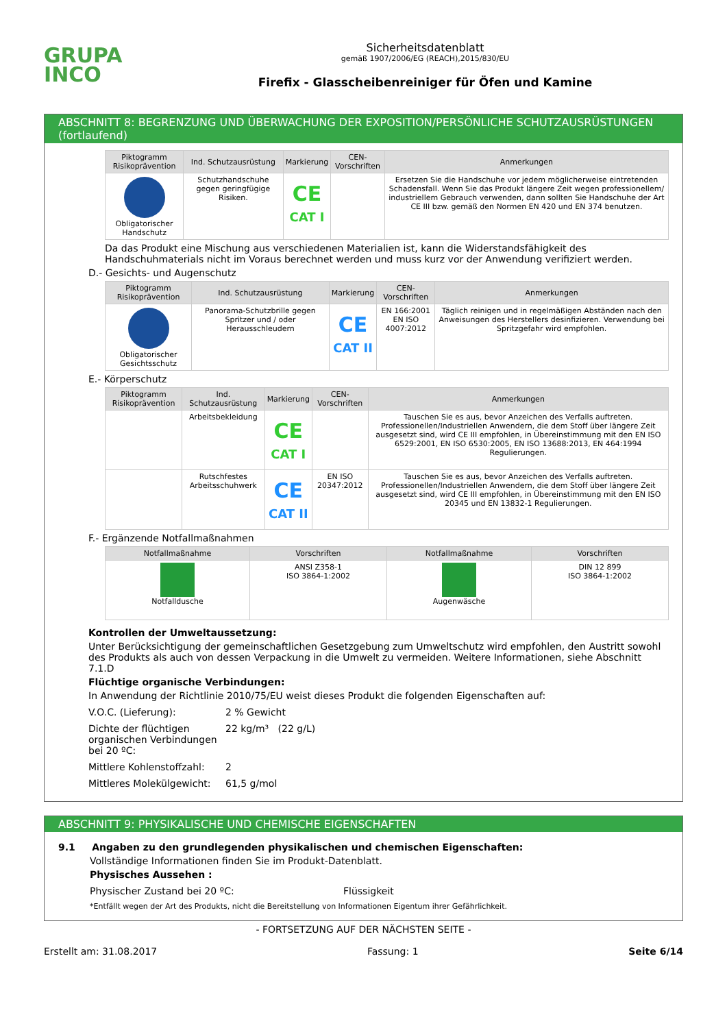GRUPA
INCO
Sicherheitsdatenblatt
gemäß 1907/2006/EG (REACH),2015/830/EU
Firefix - Glasscheibenreiniger für Öfen und Kamine
ABSCHNITT 8: BEGRENZUNG UND ÜBERWACHUNG DER EXPOSITION/PERSÖNLICHE SCHUTZAUSRÜSTUNGEN (fortlaufend)
| Piktogramm Risikoprävention | Ind. Schutzausrüstung | Markierung | CEN-Vorschriften | Anmerkungen |
| --- | --- | --- | --- | --- |
| Obligatorischer Handschutz | Schutzhandschuhe gegen geringfügige Risiken. | CE CAT I | | Ersetzen Sie die Handschuhe vor jedem möglicherweise eintretenden Schadensfall. Wenn Sie das Produkt längere Zeit wegen professionellem/ industriellem Gebrauch verwenden, dann sollten Sie Handschuhe der Art CE III bzw. gemäß den Normen EN 420 und EN 374 benutzen. |
Da das Produkt eine Mischung aus verschiedenen Materialien ist, kann die Widerstandsfähigkeit des Handschuhmaterials nicht im Voraus berechnet werden und muss kurz vor der Anwendung verifiziert werden.
D.- Gesichts- und Augenschutz
| Piktogramm Risikoprävention | Ind. Schutzausrüstung | Markierung | CEN-Vorschriften | Anmerkungen |
| --- | --- | --- | --- | --- |
| Obligatorischer Gesichtsschutz | Panorama-Schutzbrille gegen Spritzer und / oder Herausschleudern | CE CAT II | EN 166:2001 EN ISO 4007:2012 | Täglich reinigen und in regelmäßigen Abständen nach den Anweisungen des Herstellers desinfizieren. Verwendung bei Spritzgefahr wird empfohlen. |
E.- Körperschutz
| Piktogramm Risikoprävention | Ind. Schutzausrüstung | Markierung | CEN-Vorschriften | Anmerkungen |
| --- | --- | --- | --- | --- |
| | Arbeitsbekleidung | CE CAT I | | Tauschen Sie es aus, bevor Anzeichen des Verfalls auftreten. Professionellen/Industriellen Anwendern, die dem Stoff über längere Zeit ausgesetzt sind, wird CE III empfohlen, in Übereinstimmung mit den EN ISO 6529:2001, EN ISO 6530:2005, EN ISO 13688:2013, EN 464:1994 Regulierungen. |
| | Rutschfestes Arbeitsschuhwerk | CE CAT II | EN ISO 20347:2012 | Tauschen Sie es aus, bevor Anzeichen des Verfalls auftreten. Professionellen/Industriellen Anwendern, die dem Stoff über längere Zeit ausgesetzt sind, wird CE III empfohlen, in Übereinstimmung mit den EN ISO 20345 und EN 13832-1 Regulierungen. |
F.- Ergänzende Notfallmaßnahmen
| Notfallmaßnahme | Vorschriften | Notfallmaßnahme | Vorschriften |
| --- | --- | --- | --- |
| Notfalldusche | ANSI Z358-1 ISO 3864-1:2002 | Augenwäsche | DIN 12 899 ISO 3864-1:2002 |
Kontrollen der Umweltaussetzung:
Unter Berücksichtigung der gemeinschaftlichen Gesetzgebung zum Umweltschutz wird empfohlen, den Austritt sowohl des Produkts als auch von dessen Verpackung in die Umwelt zu vermeiden. Weitere Informationen, siehe Abschnitt 7.1.D
Flüchtige organische Verbindungen:
In Anwendung der Richtlinie 2010/75/EU weist dieses Produkt die folgenden Eigenschaften auf:
V.O.C. (Lieferung): 2 % Gewicht
Dichte der flüchtigen organischen Verbindungen bei 20 ºC: 22 kg/m³ (22 g/L)
Mittlere Kohlenstoffzahl: 2
Mittleres Molekülgewicht: 61,5 g/mol
ABSCHNITT 9: PHYSIKALISCHE UND CHEMISCHE EIGENSCHAFTEN
9.1 Angaben zu den grundlegenden physikalischen und chemischen Eigenschaften:
Vollständige Informationen finden Sie im Produkt-Datenblatt.
Physisches Aussehen :
Physischer Zustand bei 20 ºC: Flüssigkeit
*Entfällt wegen der Art des Produkts, nicht die Bereitstellung von Informationen Eigentum ihrer Gefährlichkeit.
- FORTSETZUNG AUF DER NÄCHSTEN SEITE -
Erstellt am: 31.08.2017 Fassung: 1 Seite 6/14